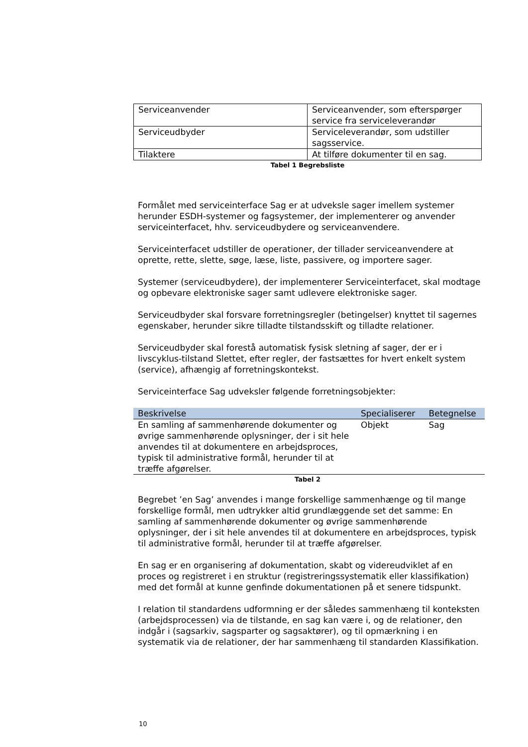| Serviceanvender | Serviceanvender, som efterspørger service fra serviceleverandør |
| Serviceudbyder | Serviceleverandør, som udstiller sagsservice. |
| Tilaktere | At tilføre dokumenter til en sag. |
Tabel 1 Begrebsliste
Formålet med serviceinterface Sag er at udveksle sager imellem systemer herunder ESDH-systemer og fagsystemer, der implementerer og anvender serviceinterfacet, hhv. serviceudbydere og serviceanvendere.
Serviceinterfacet udstiller de operationer, der tillader serviceanvendere at oprette, rette, slette, søge, læse, liste, passivere, og importere sager.
Systemer (serviceudbydere), der implementerer Serviceinterfacet, skal modtage og opbevare elektroniske sager samt udlevere elektroniske sager.
Serviceudbyder skal forsvare forretningsregler (betingelser) knyttet til sagernes egenskaber, herunder sikre tilladte tilstandsskift og tilladte relationer.
Serviceudbyder skal forestå automatisk fysisk sletning af sager, der er i livscyklus-tilstand Slettet, efter regler, der fastsættes for hvert enkelt system (service), afhængig af forretningskontekst.
Serviceinterface Sag udveksler følgende forretningsobjekter:
| Beskrivelse | Specialiserer | Betegnelse |
| --- | --- | --- |
| En samling af sammenhørende dokumenter og øvrige sammenhørende oplysninger, der i sit hele anvendes til at dokumentere en arbejdsproces, typisk til administrative formål, herunder til at træffe afgørelser. | Objekt | Sag |
Tabel 2
Begrebet ’en Sag’ anvendes i mange forskellige sammenhænge og til mange forskellige formål, men udtrykker altid grundlæggende set det samme: En samling af sammenhørende dokumenter og øvrige sammenhørende oplysninger, der i sit hele anvendes til at dokumentere en arbejdsproces, typisk til administrative formål, herunder til at træffe afgørelser.
En sag er en organisering af dokumentation, skabt og videreudviklet af en proces og registreret i en struktur (registreringssystematik eller klassifikation) med det formål at kunne genfinde dokumentationen på et senere tidspunkt.
I relation til standardens udformning er der således sammenhæng til konteksten (arbejdsprocessen) via de tilstande, en sag kan være i, og de relationer, den indgår i (sagsarkiv, sagsparter og sagsaktører), og til opmærkning i en systematik via de relationer, der har sammenhæng til standarden Klassifikation.
10